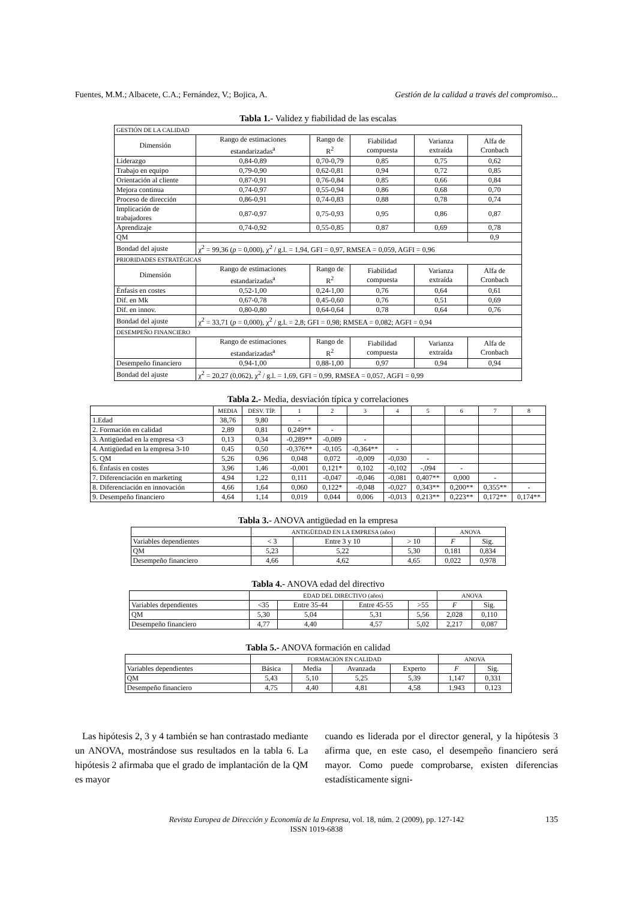Fuentes, M.M.; Albacete, C.A.; Fernández, V.; Bojica, A. Gestión de la calidad a través del compromiso...
Tabla 1.- Validez y fiabilidad de las escalas
| GESTIÓN DE LA CALIDAD | | | | | |
| Dimensión | Rango de estimaciones estandarizadas<sup>a</sup> | Rango de R<sup>2</sup> | Fiabilidad compuesta | Varianza extraída | Alfa de Cronbach |
| Liderazgo | 0,84-0,89 | 0,70-0,79 | 0,85 | 0,75 | 0,62 |
| Trabajo en equipo | 0,79-0,90 | 0,62-0,81 | 0,94 | 0,72 | 0,85 |
| Orientación al cliente | 0,87-0,91 | 0,76-0,84 | 0,85 | 0,66 | 0,84 |
| Mejora continua | 0,74-0,97 | 0,55-0,94 | 0,86 | 0,68 | 0,70 |
| Proceso de dirección | 0,86-0,91 | 0,74-0,83 | 0,88 | 0,78 | 0,74 |
| Implicación de trabajadores | 0,87-0,97 | 0,75-0,93 | 0,95 | 0,86 | 0,87 |
| Aprendizaje | 0,74-0,92 | 0,55-0,85 | 0,87 | 0,69 | 0,78 |
| QM | | | | | 0,9 |
| Bondad del ajuste | χ<sup>2</sup> = 99,36 ( p = 0,000), χ<sup>2</sup> / g.l. = 1,94, GFI = 0,97, RMSEA = 0,059, AGFI = 0,96 | | | | |
| PRIORIDADES ESTRATÉGICAS | | | | | |
| Dimensión | Rango de estimaciones estandarizadas<sup>a</sup> | Rango de R<sup>2</sup> | Fiabilidad compuesta | Varianza extraída | Alfa de Cronbach |
| Énfasis en costes | 0,52-1,00 | 0,24-1,00 | 0,76 | 0,64 | 0,61 |
| Dif. en Mk | 0,67-0,78 | 0,45-0,60 | 0,76 | 0,51 | 0,69 |
| Dif. en innov. | 0,80-0,80 | 0,64-0,64 | 0,78 | 0,64 | 0,76 |
| Bondad del ajuste | χ<sup>2</sup> = 33,71 ( p = 0,000), χ<sup>2</sup> / g.l. = 2,8; GFI = 0,98; RMSEA = 0,082; AGFI = 0,94 | | | | |
| DESEMPEÑO FINANCIERO | | | | | |
| | Rango de estimaciones estandarizadas<sup>a</sup> | Rango de R<sup>2</sup> | Fiabilidad compuesta | Varianza extraída | Alfa de Cronbach |
| Desempeño financiero | 0,94-1,00 | 0,88-1,00 | 0,97 | 0,94 | 0,94 |
| Bondad del ajuste | χ<sup>2</sup> = 20,27 (0,062), χ<sup>2</sup> / g.l. = 1,69, GFI = 0,99, RMSEA = 0,057, AGFI = 0,99 | | | | |
Tabla 2.- Media, desviación típica y correlaciones
| | MEDIA | DESV. TÍP. | 1 | 2 | 3 | 4 | 5 | 6 | 7 | 8 |
| --- | --- | --- | --- | --- | --- | --- | --- | --- | --- | --- |
| 1.Edad | 38,76 | 9,80 | - | | | | | | | |
| 2. Formación en calidad | 2,89 | 0,81 | 0,249** | - | | | | | | |
| 3. Antigüedad en la empresa <3 | 0,13 | 0,34 | -0,289** | -0,089 | - | | | | | |
| 4. Antigüedad en la empresa 3-10 | 0,45 | 0,50 | -0,376** | -0,105 | -0,364** | - | | | | |
| 5. QM | 5,26 | 0,96 | 0,048 | 0,072 | -0,009 | -0,030 | - | | | |
| 6. Énfasis en costes | 3,96 | 1,46 | -0,001 | 0,121* | 0,102 | -0,102 | -,094 | - | | |
| 7. Diferenciación en marketing | 4,94 | 1,22 | 0,111 | -0,047 | -0,046 | -0,081 | 0,407** | 0,000 | - | |
| 8. Diferenciación en innovación | 4,66 | 1,64 | 0,060 | 0,122* | -0,048 | -0,027 | 0,343** | 0,200** | 0,355** | - |
| 9. Desempeño financiero | 4,64 | 1,14 | 0,019 | 0,044 | 0,006 | -0,013 | 0,213** | 0,223** | 0,172** | 0,174** |
Tabla 3.- ANOVA antigüedad en la empresa
| | ANTIGÜEDAD EN LA EMPRESA (años) | | | ANOVA | |
| --- | --- | --- | --- | --- | --- |
| Variables dependientes | < 3 | Entre 3 y 10 | > 10 | F | Sig. |
| QM | 5,23 | 5,22 | 5,30 | 0,181 | 0,834 |
| Desempeño financiero | 4,66 | 4,62 | 4,65 | 0,022 | 0,978 |
Tabla 4.- ANOVA edad del directivo
| | EDAD DEL DIRECTIVO (años) | | | | ANOVA | |
| --- | --- | --- | --- | --- | --- | --- |
| Variables dependientes | <35 | Entre 35-44 | Entre 45-55 | >55 | F | Sig. |
| QM | 5,30 | 5,04 | 5,31 | 5,56 | 2,028 | 0,110 |
| Desempeño financiero | 4,77 | 4,40 | 4,57 | 5,02 | 2,217 | 0,087 |
Tabla 5.- ANOVA formación en calidad
| | FORMACIÓN EN CALIDAD | | | | ANOVA | |
| --- | --- | --- | --- | --- | --- | --- |
| Variables dependientes | Básica | Media | Avanzada | Experto | F | Sig. |
| QM | 5,43 | 5,10 | 5,25 | 5,39 | 1,147 | 0,331 |
| Desempeño financiero | 4,75 | 4,40 | 4,81 | 4,58 | 1,943 | 0,123 |
Las hipótesis 2, 3 y 4 también se han contrastado mediante un ANOVA, mostrándose sus resultados en la tabla 6. La hipótesis 2 afirmaba que el grado de implantación de la QM es mayor
cuando es liderada por el director general, y la hipótesis 3 afirma que, en este caso, el desempeño financiero será mayor. Como puede comprobarse, existen diferencias estadísticamente signi-
Revista Europea de Dirección y Economía de la Empresa, vol. 18, núm. 2 (2009), pp. 127-142
ISSN 1019-6838
135